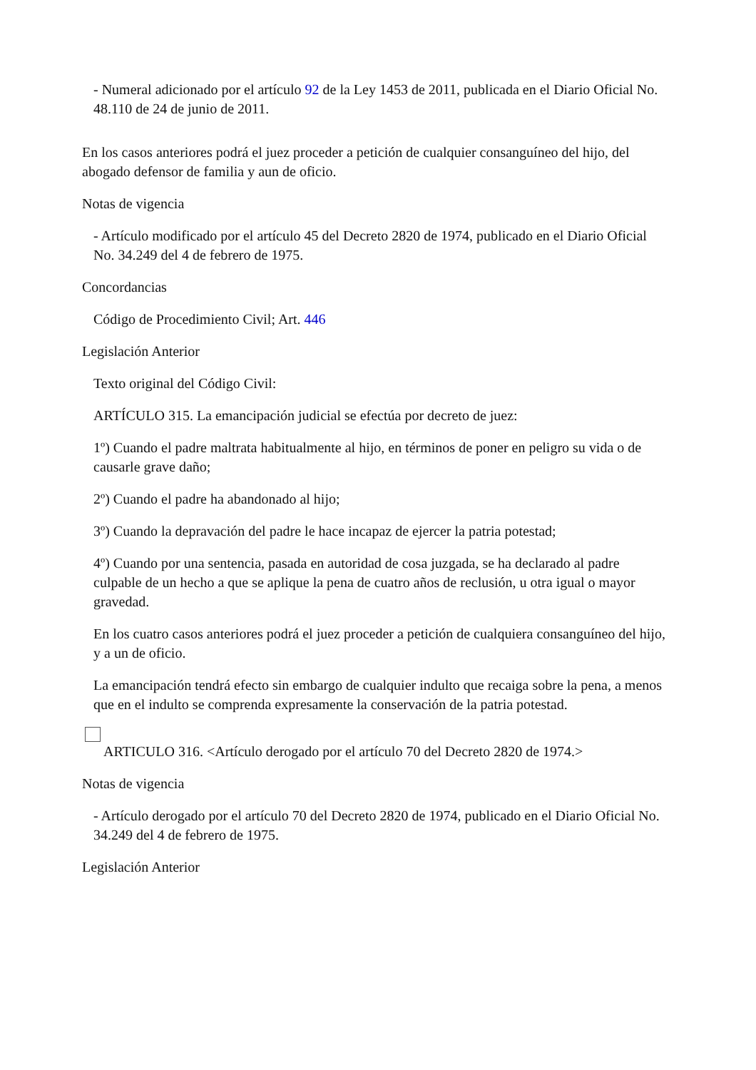- Numeral adicionado por el artículo 92 de la Ley 1453 de 2011, publicada en el Diario Oficial No. 48.110 de 24 de junio de 2011.
En los casos anteriores podrá el juez proceder a petición de cualquier consanguíneo del hijo, del abogado defensor de familia y aun de oficio.
Notas de vigencia
- Artículo modificado por el artículo 45 del Decreto 2820 de 1974, publicado en el Diario Oficial No. 34.249 del 4 de febrero de 1975.
Concordancias
Código de Procedimiento Civil; Art. 446
Legislación Anterior
Texto original del Código Civil:
ARTÍCULO 315. La emancipación judicial se efectúa por decreto de juez:
1º) Cuando el padre maltrata habitualmente al hijo, en términos de poner en peligro su vida o de causarle grave daño;
2º) Cuando el padre ha abandonado al hijo;
3º) Cuando la depravación del padre le hace incapaz de ejercer la patria potestad;
4º) Cuando por una sentencia, pasada en autoridad de cosa juzgada, se ha declarado al padre culpable de un hecho a que se aplique la pena de cuatro años de reclusión, u otra igual o mayor gravedad.
En los cuatro casos anteriores podrá el juez proceder a petición de cualquiera consanguíneo del hijo, y a un de oficio.
La emancipación tendrá efecto sin embargo de cualquier indulto que recaiga sobre la pena, a menos que en el indulto se comprenda expresamente la conservación de la patria potestad.
ARTICULO 316. <Artículo derogado por el artículo 70 del Decreto 2820 de 1974.>
Notas de vigencia
- Artículo derogado por el artículo 70 del Decreto 2820 de 1974, publicado en el Diario Oficial No. 34.249 del 4 de febrero de 1975.
Legislación Anterior